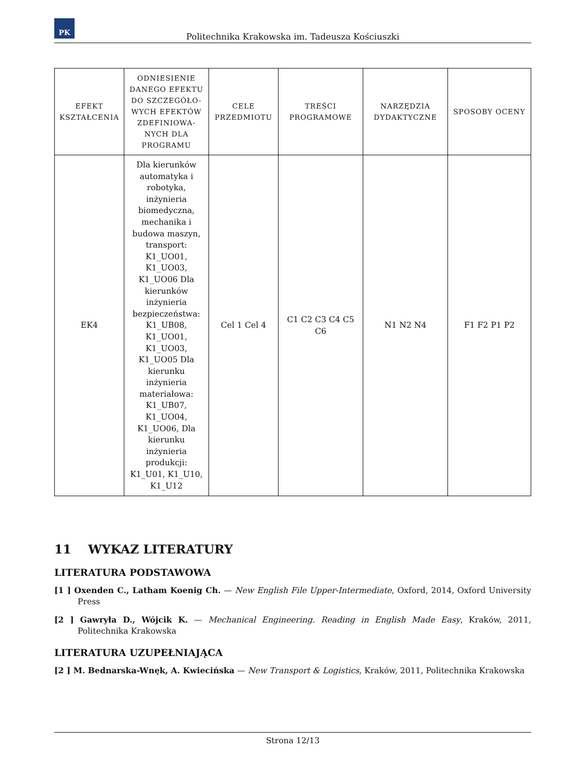PK
Politechnika Krakowska im. Tadeusza Kościuszki
| EFEKT KSZTAŁCENIA | ODNIESIENIE DANEGO EFEKTU DO SZCZEGÓŁO-WYCH EFEKTÓW ZDEFINIOWA-NYCH DLA PROGRAMU | CELE PRZEDMIOTU | TREŚCI PROGRAMOWE | NARZĘDZIA DYDAKTYCZNE | SPOSOBY OCENY |
| --- | --- | --- | --- | --- | --- |
| EK4 | Dla kierunków automatyka i robotyka, inżynieria biomedyczna, mechanika i budowa maszyn, transport: K1_UO01, K1_UO03, K1_UO06 Dla kierunków inżynieria bezpieczeństwa: K1_UB08, K1_UO01, K1_UO03, K1_UO05 Dla kierunku inżynieria materiałowa: K1_UB07, K1_UO04, K1_UO06, Dla kierunku inżynieria produkcji: K1_U01, K1_U10, K1_U12 | Cel 1 Cel 4 | C1 C2 C3 C4 C5 C6 | N1 N2 N4 | F1 F2 P1 P2 |
11 WYKAZ LITERATURY
LITERATURA PODSTAWOWA
[1 ] Oxenden C., Latham Koenig Ch. — New English File Upper-Intermediate, Oxford, 2014, Oxford University Press
[2 ] Gawryła D., Wójcik K. — Mechanical Engineering. Reading in English Made Easy, Kraków, 2011, Politechnika Krakowska
LITERATURA UZUPEŁNIAJĄCA
[2 ] M. Bednarska-Wnęk, A. Kwiecińska — New Transport & Logistics, Kraków, 2011, Politechnika Krakowska
Strona 12/13